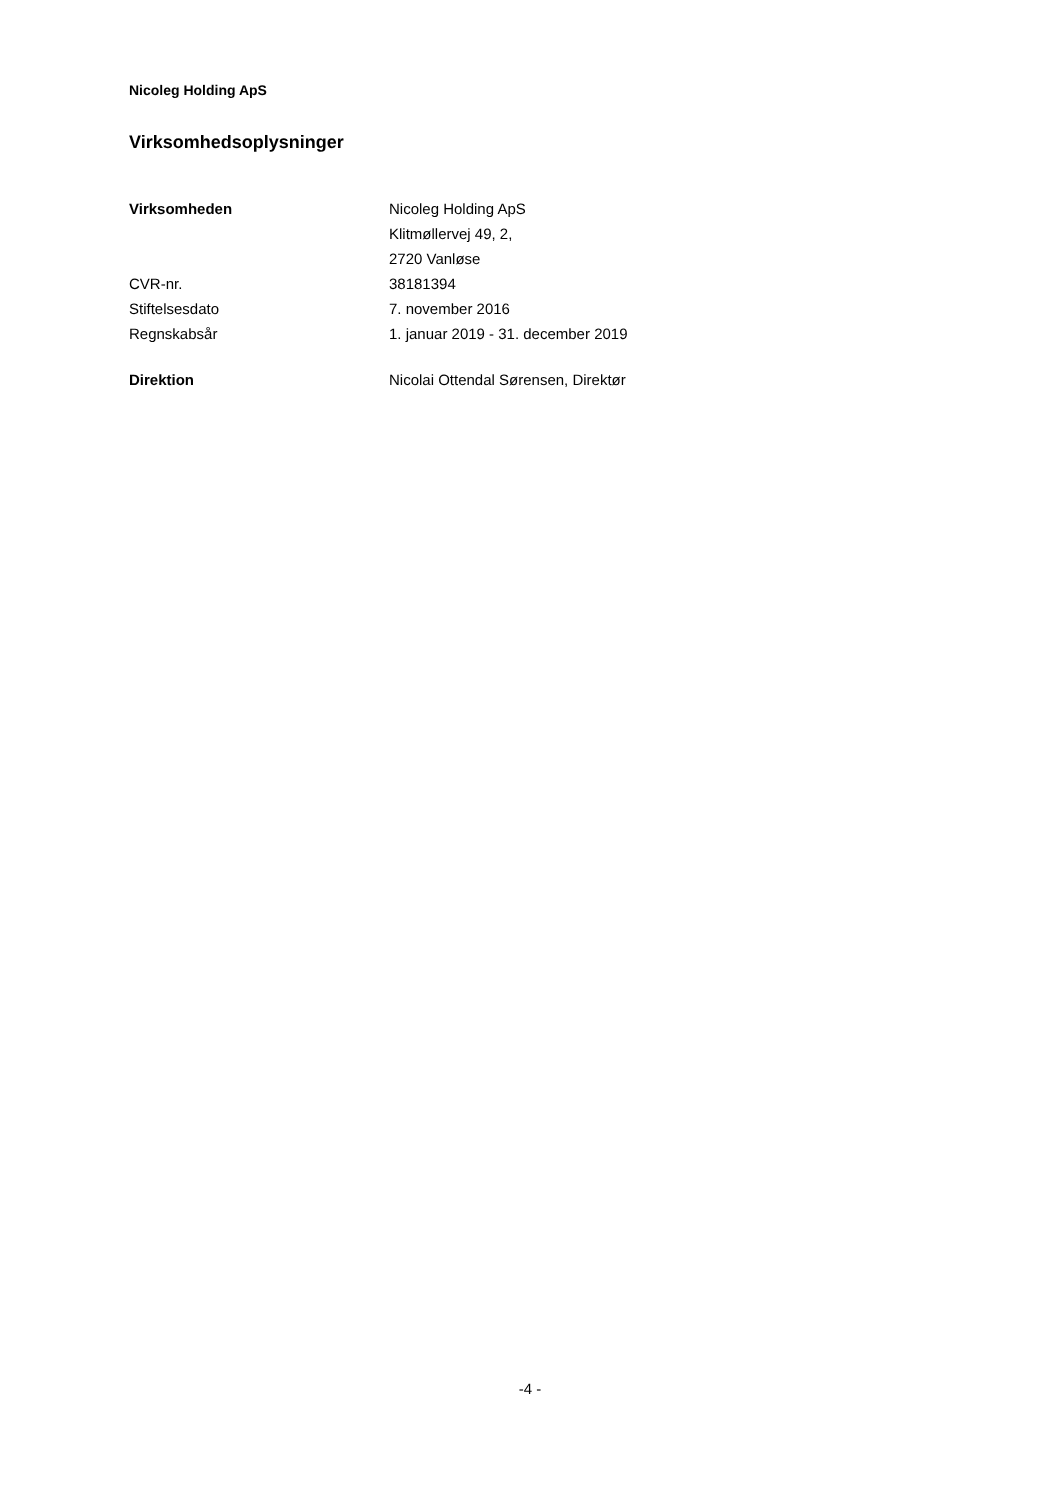Nicoleg Holding ApS
Virksomhedsoplysninger
Virksomheden Nicoleg Holding ApS
Klitmøllervej 49, 2,
2720 Vanløse
CVR-nr. 38181394
Stiftelsesdato 7. november 2016
Regnskabsår 1. januar 2019 - 31. december 2019
Direktion Nicolai Ottendal Sørensen, Direktør
-4 -